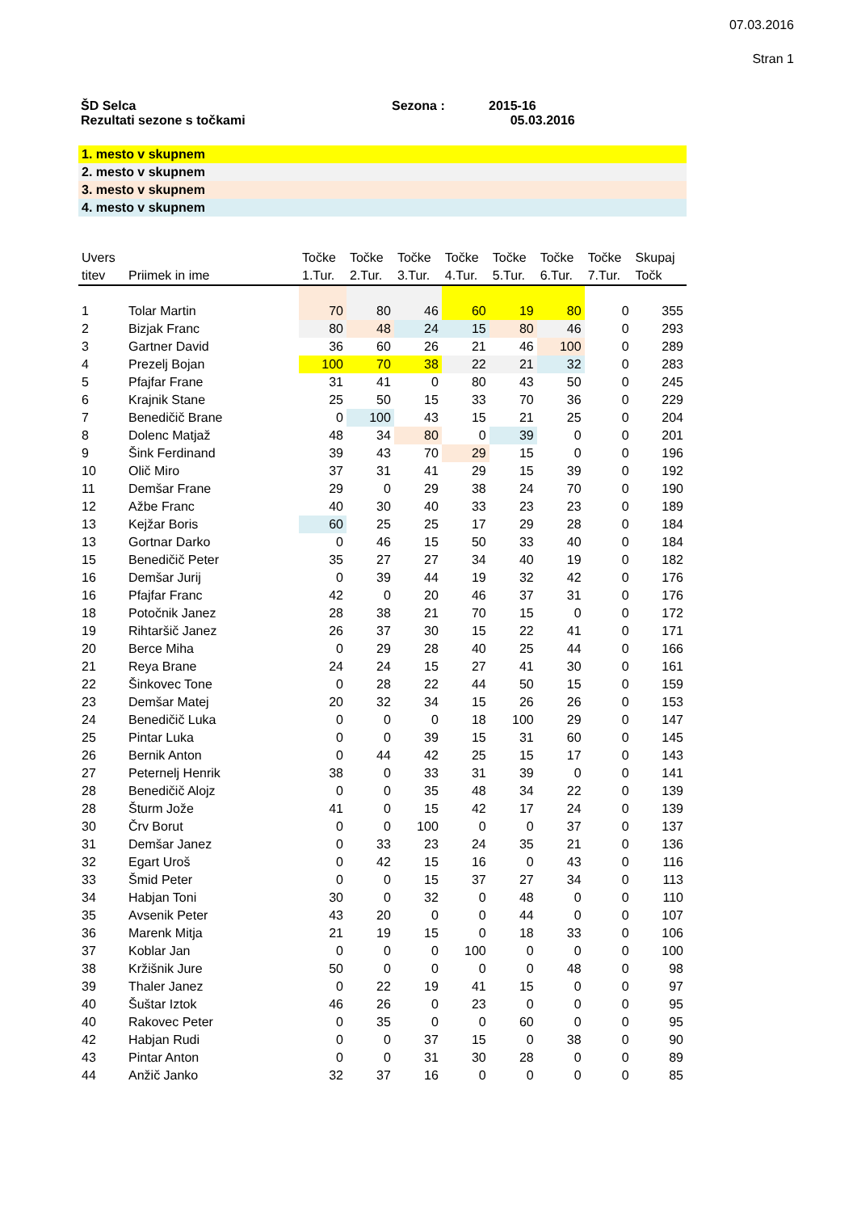07.03.2016
Stran 1
ŠD Selca
Rezultati sezone s točkami
Sezona :
2015-16
05.03.2016
1. mesto v skupnem
2. mesto v skupnem
3. mesto v skupnem
4. mesto v skupnem
| Uvers | | | Točke | Točke | Točke | Točke | Točke | Točke | Točke | Skupaj |
| --- | --- | --- | --- | --- | --- | --- | --- | --- | --- | --- |
| titev | Priimek in ime | | 1.Tur. | 2.Tur. | 3.Tur. | 4.Tur. | 5.Tur. | 6.Tur. | 7.Tur. | Točk |
| 1 | Tolar Martin | | 70 | 80 | 46 | 60 | 19 | 80 | 0 | 355 |
| 2 | Bizjak Franc | | 80 | 48 | 24 | 15 | 80 | 46 | 0 | 293 |
| 3 | Gartner David | | 36 | 60 | 26 | 21 | 46 | 100 | 0 | 289 |
| 4 | Prezelj Bojan | | 100 | 70 | 38 | 22 | 21 | 32 | 0 | 283 |
| 5 | Pfajfar Frane | | 31 | 41 | 0 | 80 | 43 | 50 | 0 | 245 |
| 6 | Krajnik Stane | | 25 | 50 | 15 | 33 | 70 | 36 | 0 | 229 |
| 7 | Benedičič Brane | | 0 | 100 | 43 | 15 | 21 | 25 | 0 | 204 |
| 8 | Dolenc Matjaž | | 48 | 34 | 80 | 0 | 39 | 0 | 0 | 201 |
| 9 | Šink Ferdinand | | 39 | 43 | 70 | 29 | 15 | 0 | 0 | 196 |
| 10 | Olič Miro | | 37 | 31 | 41 | 29 | 15 | 39 | 0 | 192 |
| 11 | Demšar Frane | | 29 | 0 | 29 | 38 | 24 | 70 | 0 | 190 |
| 12 | Ažbe Franc | | 40 | 30 | 40 | 33 | 23 | 23 | 0 | 189 |
| 13 | Kejžar Boris | | 60 | 25 | 25 | 17 | 29 | 28 | 0 | 184 |
| 13 | Gortnar Darko | | 0 | 46 | 15 | 50 | 33 | 40 | 0 | 184 |
| 15 | Benedičič Peter | | 35 | 27 | 27 | 34 | 40 | 19 | 0 | 182 |
| 16 | Demšar Jurij | | 0 | 39 | 44 | 19 | 32 | 42 | 0 | 176 |
| 16 | Pfajfar Franc | | 42 | 0 | 20 | 46 | 37 | 31 | 0 | 176 |
| 18 | Potočnik Janez | | 28 | 38 | 21 | 70 | 15 | 0 | 0 | 172 |
| 19 | Rihtaršič Janez | | 26 | 37 | 30 | 15 | 22 | 41 | 0 | 171 |
| 20 | Berce Miha | | 0 | 29 | 28 | 40 | 25 | 44 | 0 | 166 |
| 21 | Reya Brane | | 24 | 24 | 15 | 27 | 41 | 30 | 0 | 161 |
| 22 | Šinkovec Tone | | 0 | 28 | 22 | 44 | 50 | 15 | 0 | 159 |
| 23 | Demšar Matej | | 20 | 32 | 34 | 15 | 26 | 26 | 0 | 153 |
| 24 | Benedičič Luka | | 0 | 0 | 0 | 18 | 100 | 29 | 0 | 147 |
| 25 | Pintar Luka | | 0 | 0 | 39 | 15 | 31 | 60 | 0 | 145 |
| 26 | Bernik Anton | | 0 | 44 | 42 | 25 | 15 | 17 | 0 | 143 |
| 27 | Peternelj Henrik | | 38 | 0 | 33 | 31 | 39 | 0 | 0 | 141 |
| 28 | Benedičič Alojz | | 0 | 0 | 35 | 48 | 34 | 22 | 0 | 139 |
| 28 | Šturm Jože | | 41 | 0 | 15 | 42 | 17 | 24 | 0 | 139 |
| 30 | Črv Borut | | 0 | 0 | 100 | 0 | 0 | 37 | 0 | 137 |
| 31 | Demšar Janez | | 0 | 33 | 23 | 24 | 35 | 21 | 0 | 136 |
| 32 | Egart Uroš | | 0 | 42 | 15 | 16 | 0 | 43 | 0 | 116 |
| 33 | Šmid Peter | | 0 | 0 | 15 | 37 | 27 | 34 | 0 | 113 |
| 34 | Habjan Toni | | 30 | 0 | 32 | 0 | 48 | 0 | 0 | 110 |
| 35 | Avsenik Peter | | 43 | 20 | 0 | 0 | 44 | 0 | 0 | 107 |
| 36 | Marenk Mitja | | 21 | 19 | 15 | 0 | 18 | 33 | 0 | 106 |
| 37 | Koblar Jan | | 0 | 0 | 0 | 100 | 0 | 0 | 0 | 100 |
| 38 | Kržišnik Jure | | 50 | 0 | 0 | 0 | 0 | 48 | 0 | 98 |
| 39 | Thaler Janez | | 0 | 22 | 19 | 41 | 15 | 0 | 0 | 97 |
| 40 | Šuštar Iztok | | 46 | 26 | 0 | 23 | 0 | 0 | 0 | 95 |
| 40 | Rakovec Peter | | 0 | 35 | 0 | 0 | 60 | 0 | 0 | 95 |
| 42 | Habjan Rudi | | 0 | 0 | 37 | 15 | 0 | 38 | 0 | 90 |
| 43 | Pintar Anton | | 0 | 0 | 31 | 30 | 28 | 0 | 0 | 89 |
| 44 | Anžič Janko | | 32 | 37 | 16 | 0 | 0 | 0 | 0 | 85 |